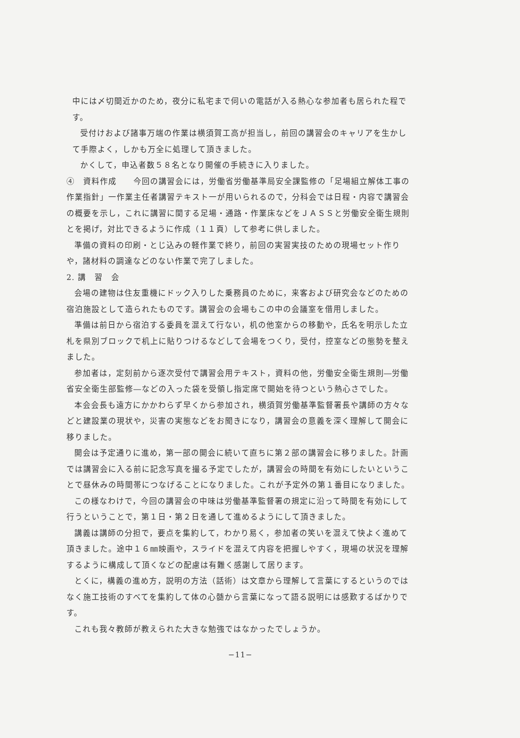中には〆切間近かのため，夜分に私宅まで伺いの電話が入る熱心な参加者も居られた程です。
受付けおよび諸事万端の作業は横須賀工高が担当し，前回の講習会のキャリアを生かして手際よく，しかも万全に処理して頂きました。
かくして，申込者数５８名となり開催の手続きに入りました。
④　資料作成　　今回の講習会には，労働省労働基準局安全課監修の「足場組立解体工事の作業指針」一作業主任者講習テキスト一が用いられるので，分科会では日程・内容で講習会の概要を示し，これに講習に関する足場・通路・作業床などをＪＡＳＳと労働安全衛生規則とを掲げ，対比できるように作成（１１頁）して参考に供しました。
準備の資料の印刷・とじ込みの軽作業で終り，前回の実習実技のための現場セット作りや，諸材料の調達などのない作業で完了しました。
2. 講　習　会
会場の建物は住友重機にドック入りした乗務員のために，来客および研究会などのための宿泊施設として造られたものです。講習会の会場もこの中の会議室を借用しました。
準備は前日から宿泊する委員を混えて行ない，机の他室からの移動や，氏名を明示した立札を県別ブロックで机上に貼りつけるなどして会場をつくり，受付，控室などの態勢を整えました。
参加者は，定刻前から逐次受付で講習会用テキスト，資料の他，労働安全衛生規則―労働省安全衛生部監修―などの入った袋を受領し指定席で開始を待つという熱心さでした。
本会会長も遠方にかかわらず早くから参加され，横須賀労働基準監督署長や講師の方々などと建設業の現状や，災害の実態などをお聞きになり，講習会の意義を深く理解して開会に移りました。
開会は予定通りに進め，第一部の開会に続いて直ちに第２部の講習会に移りました。計画では講習会に入る前に記念写真を撮る予定でしたが，講習会の時間を有効にしたいということで昼休みの時間帯につなげることになりました。これが予定外の第１番目になりました。
この様なわけで，今回の講習会の中味は労働基準監督署の規定に沿って時間を有効にして行うということで，第１日・第２日を通して進めるようにして頂きました。
講義は講師の分担で，要点を集約して，わかり易く，参加者の笑いを混えて快よく進めて頂きました。途中１６㎜映画や，スライドを混えて内容を把握しやすく，現場の状況を理解するように構成して頂くなどの配慮は有難く感謝して居ります。
とくに，構義の進め方，説明の方法（話術）は文章から理解して言葉にするというのではなく施工技術のすべてを集約して体の心髄から言葉になって語る説明には感歎するばかりです。
これも我々教師が教えられた大きな勉強ではなかったでしょうか。
−11−